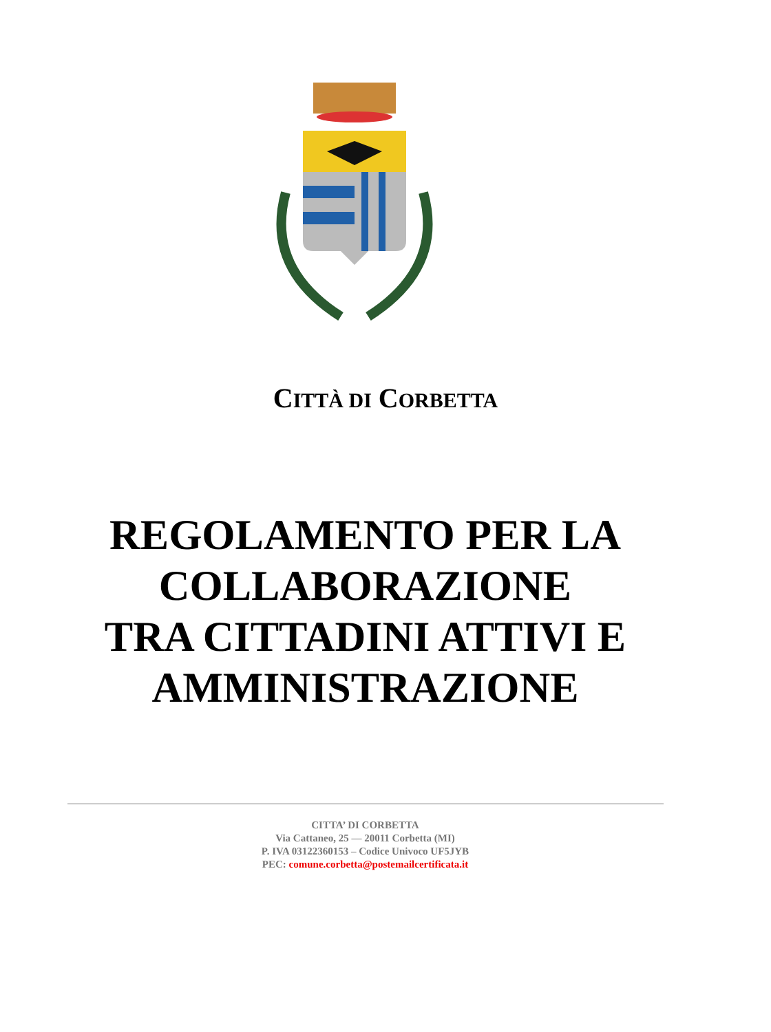CITTÀ DI CORBETTA
REGOLAMENTO PER LA
COLLABORAZIONE
TRA CITTADINI ATTIVI E
AMMINISTRAZIONE
CITTA’ DI CORBETTA
Via Cattaneo, 25 — 20011 Corbetta (MI)
P. IVA 03122360153 – Codice Univoco UF5JYB
PEC: comune.corbetta@postemailcertificata.it